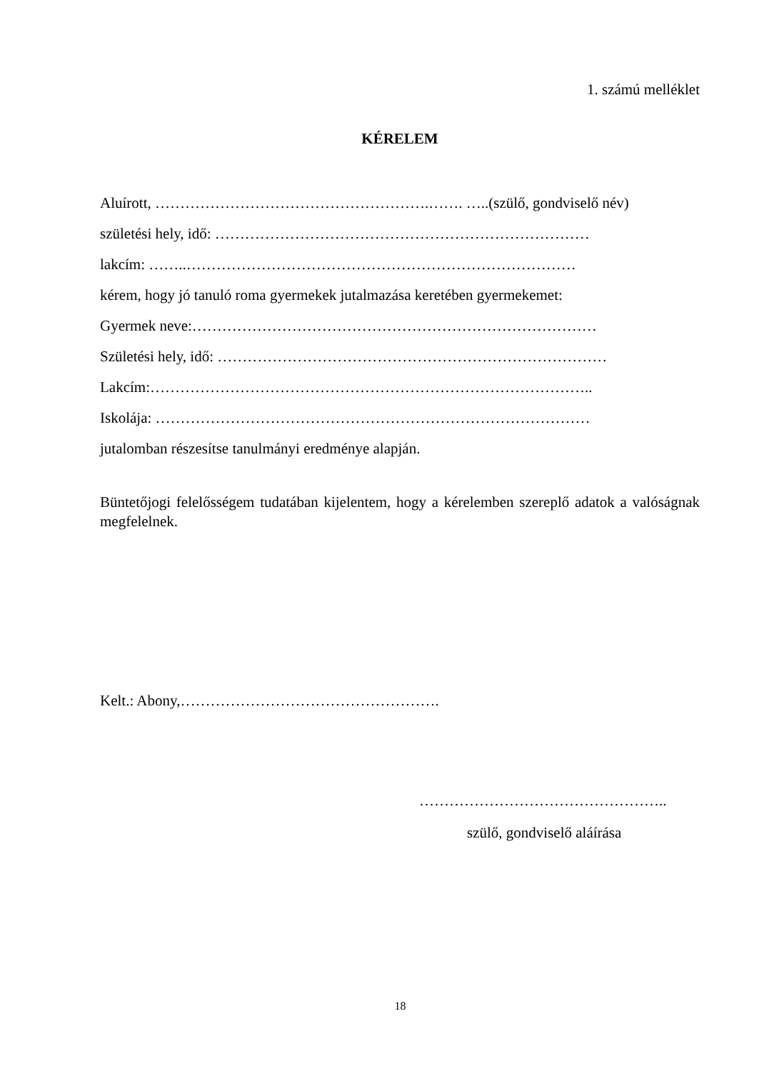1. számú melléklet
KÉRELEM
Aluírott, ……………………………………………….……. …..(szülő, gondviselő név)
születési hely, idő: …………………………………………………………………
lakcím: ……..……………………………………………………………………
kérem, hogy jó tanuló roma gyermekek jutalmazása keretében gyermekemet:
Gyermek neve:………………………………………………………………………
Születési hely, idő: ……………………………………………………………………
Lakcím:……………………………………………………………………………..
Iskolája: ……………………………………………………………………………
jutalomban részesítse tanulmányi eredménye alapján.
Büntetőjogi felelősségem tudatában kijelentem, hogy a kérelemben szereplő adatok a valóságnak megfelelnek.
Kelt.: Abony,…………………………………………….
…………………………………………..
szülő, gondviselő aláírása
18